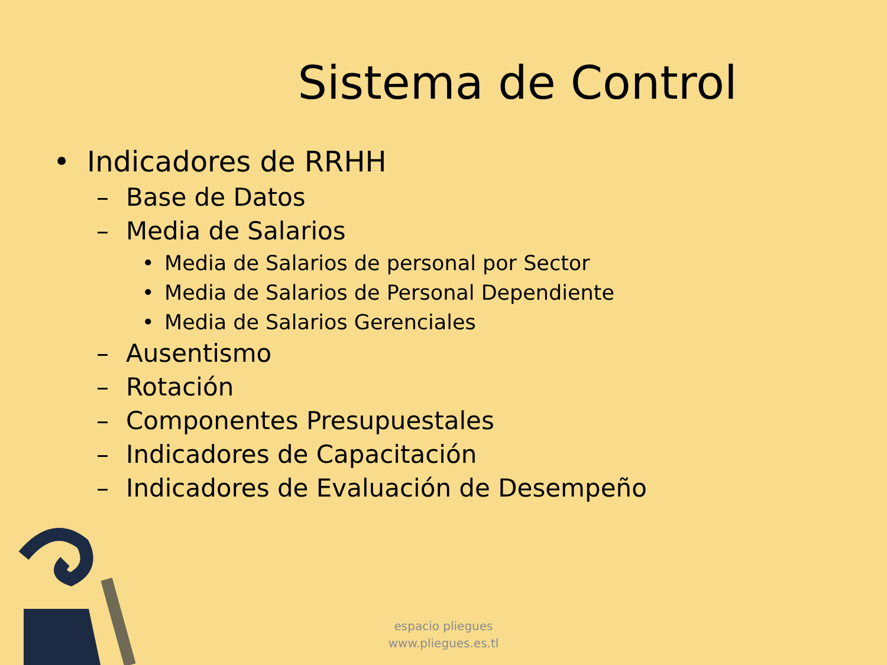Sistema de Control
• Indicadores de RRHH
– Base de Datos
– Media de Salarios
• Media de Salarios de personal por Sector
• Media de Salarios de Personal Dependiente
• Media de Salarios Gerenciales
– Ausentismo
– Rotación
– Componentes Presupuestales
– Indicadores de Capacitación
– Indicadores de Evaluación de Desempeño
espacio pliegues
www.pliegues.es.tl